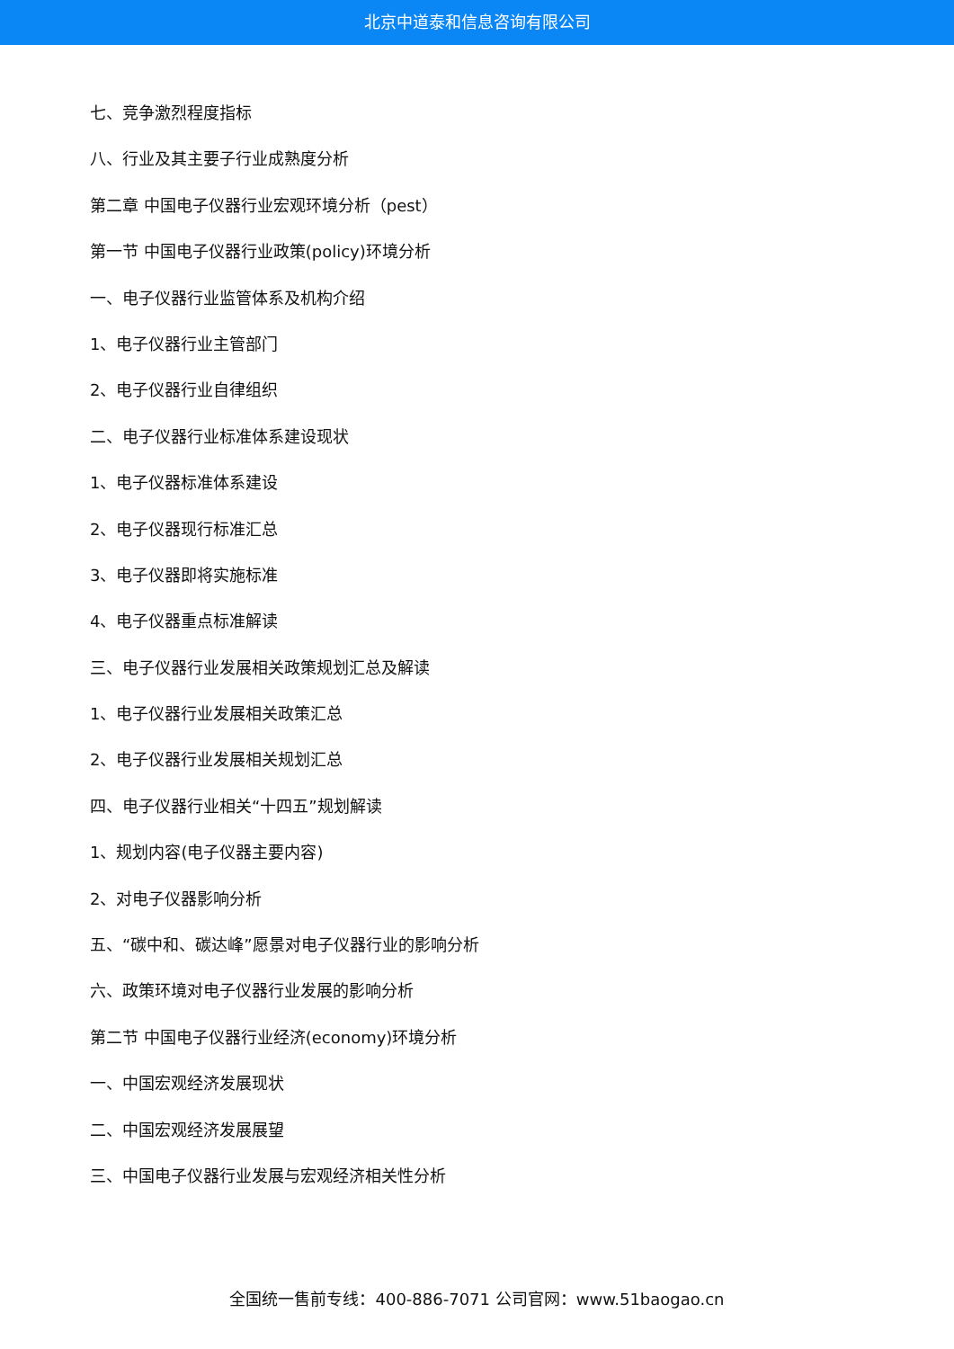北京中道泰和信息咨询有限公司
七、竞争激烈程度指标
八、行业及其主要子行业成熟度分析
第二章 中国电子仪器行业宏观环境分析（pest）
第一节 中国电子仪器行业政策(policy)环境分析
一、电子仪器行业监管体系及机构介绍
1、电子仪器行业主管部门
2、电子仪器行业自律组织
二、电子仪器行业标准体系建设现状
1、电子仪器标准体系建设
2、电子仪器现行标准汇总
3、电子仪器即将实施标准
4、电子仪器重点标准解读
三、电子仪器行业发展相关政策规划汇总及解读
1、电子仪器行业发展相关政策汇总
2、电子仪器行业发展相关规划汇总
四、电子仪器行业相关“十四五”规划解读
1、规划内容(电子仪器主要内容)
2、对电子仪器影响分析
五、“碳中和、碳达峰”愿景对电子仪器行业的影响分析
六、政策环境对电子仪器行业发展的影响分析
第二节 中国电子仪器行业经济(economy)环境分析
一、中国宏观经济发展现状
二、中国宏观经济发展展望
三、中国电子仪器行业发展与宏观经济相关性分析
全国统一售前专线：400-886-7071 公司官网：www.51baogao.cn